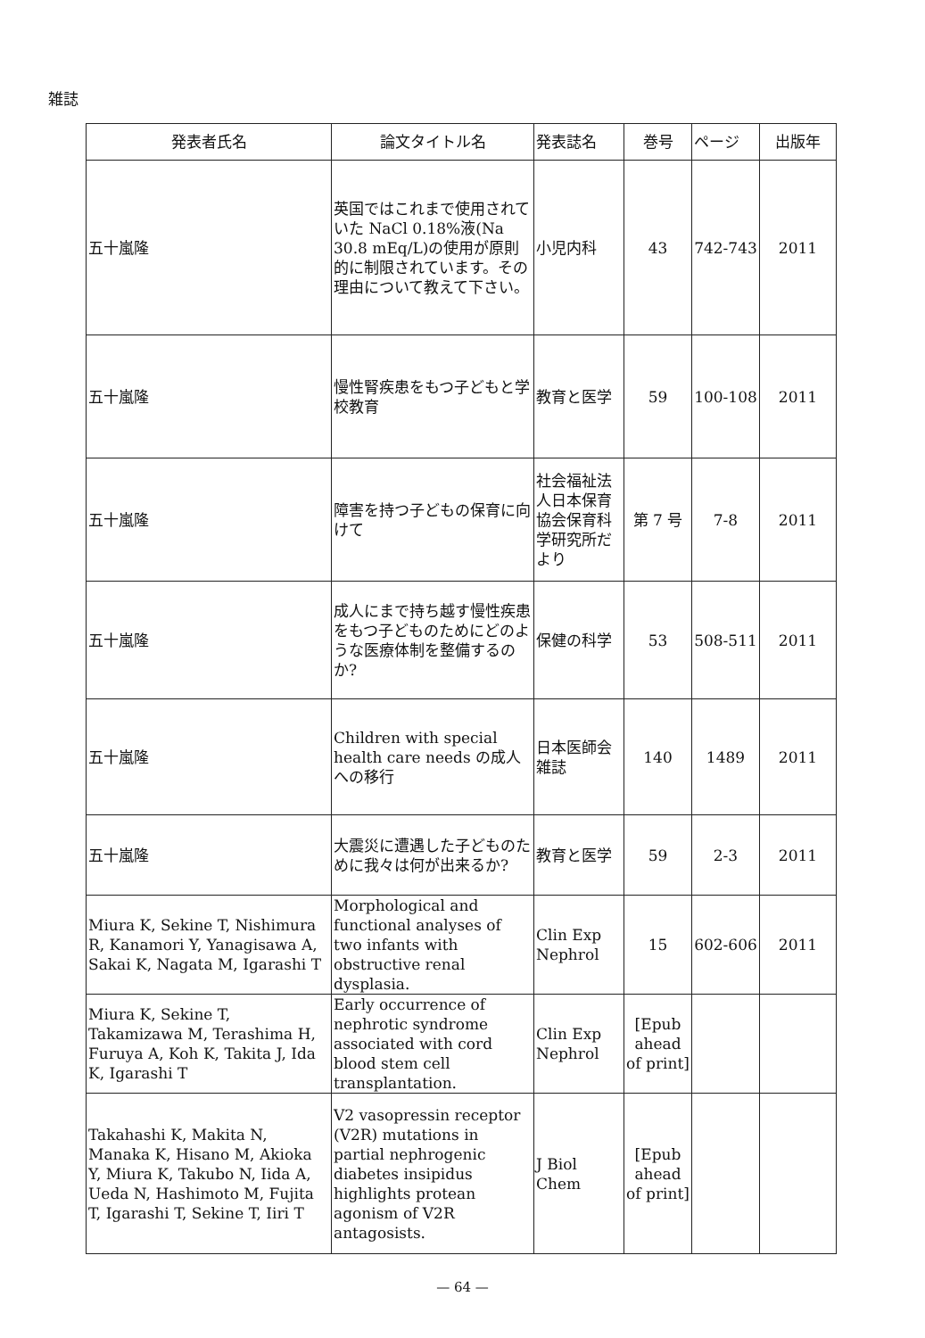雑誌
| 発表者氏名 | 論文タイトル名 | 発表誌名 | 巻号 | ページ | 出版年 |
| --- | --- | --- | --- | --- | --- |
| 五十嵐隆 | 英国ではこれまで使用されていた NaCl 0.18%液(Na 30.8 mEq/L)の使用が原則的に制限されています。その理由について教えて下さい。 | 小児内科 | 43 | 742-743 | 2011 |
| 五十嵐隆 | 慢性腎疾患をもつ子どもと学校教育 | 教育と医学 | 59 | 100-108 | 2011 |
| 五十嵐隆 | 障害を持つ子どもの保育に向けて | 社会福祉法人日本保育協会保育科学研究所だより | 第 7 号 | 7-8 | 2011 |
| 五十嵐隆 | 成人にまで持ち越す慢性疾患をもつ子どものためにどのような医療体制を整備するのか? | 保健の科学 | 53 | 508-511 | 2011 |
| 五十嵐隆 | Children with special health care needs の成人への移行 | 日本医師会雑誌 | 140 | 1489 | 2011 |
| 五十嵐隆 | 大震災に遭遇した子どものために我々は何が出来るか? | 教育と医学 | 59 | 2-3 | 2011 |
| Miura K, Sekine T, Nishimura R, Kanamori Y, Yanagisawa A, Sakai K, Nagata M, Igarashi T | Morphological and functional analyses of two infants with obstructive renal dysplasia. | Clin Exp Nephrol | 15 | 602-606 | 2011 |
| Miura K, Sekine T, Takamizawa M, Terashima H, Furuya A, Koh K, Takita J, Ida K, Igarashi T | Early occurrence of nephrotic syndrome associated with cord blood stem cell transplantation. | Clin Exp Nephrol | [Epub ahead of print] | | |
| Takahashi K, Makita N, Manaka K, Hisano M, Akioka Y, Miura K, Takubo N, Iida A, Ueda N, Hashimoto M, Fujita T, Igarashi T, Sekine T, Iiri T | V2 vasopressin receptor (V2R) mutations in partial nephrogenic diabetes insipidus highlights protean agonism of V2R antagosists. | J Biol Chem | [Epub ahead of print] | | |
— 64 —